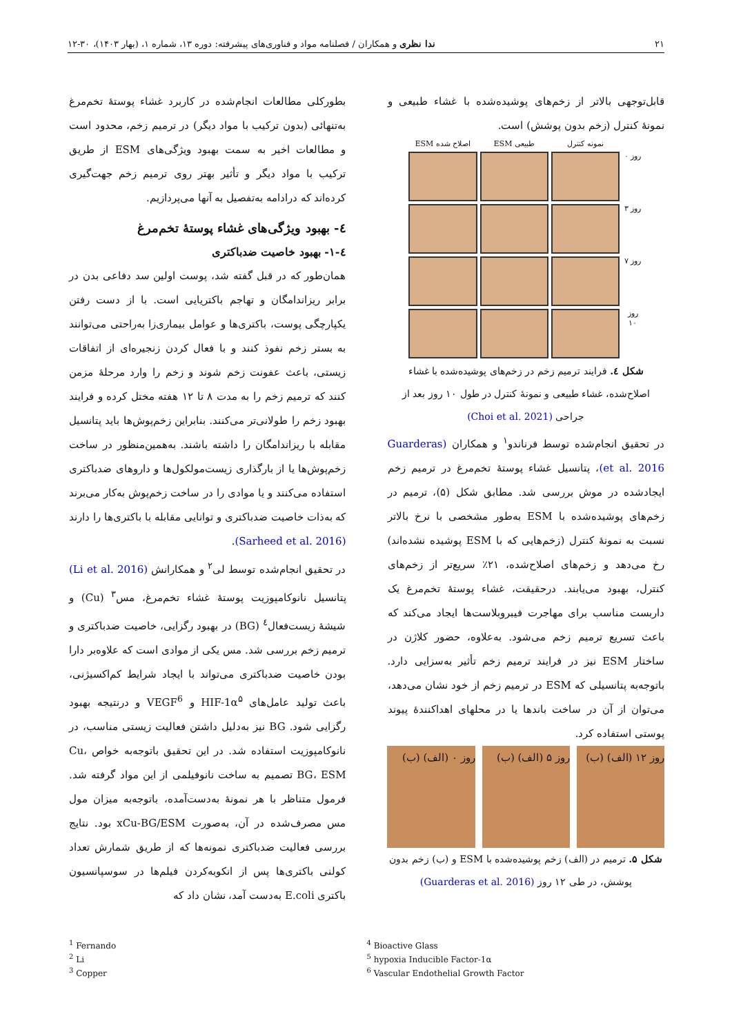۲۱ ندا نظری و همکاران / فصلنامه مواد و فناوری‌های پیشرفته: دوره ۱۳، شماره ۱، (بهار ۱۴۰۳)، ۳۰-۱۲
قابل‌توجهی بالاتر از زخم‌های پوشیده‌شده با غشاء طبیعی و نمونهٔ کنترل (زخم بدون پوشش) است.
ESM اصلاح شده ESM طبیعی نمونه کنترل
روز ۰
روز ۳
روز ۷
روز ۱۰
شکل ٤. فرایند ترمیم زخم در زخم‌های پوشیده‌شده با غشاء اصلاح‌شده، غشاء طبیعی و نمونهٔ کنترل در طول ۱۰ روز بعد از جراحی (Choi et al. 2021)
در تحقیق انجام‌شده توسط فرناندو<sup>۱</sup> و همکاران (Guarderas et al. 2016)، پتانسیل غشاء پوستهٔ تخم‌مرغ در ترمیم زخم ایجادشده در موش بررسی شد. مطابق شکل (۵)، ترمیم در زخم‌های پوشیده‌شده با ESM به‌طور مشخصی با نرخ بالاتر نسبت به نمونهٔ کنترل (زخم‌هایی که با ESM پوشیده نشده‌اند) رخ می‌دهد و زخم‌های اصلاح‌شده، ۲۱٪ سریع‌تر از زخم‌های کنترل، بهبود می‌یابند. درحقیقت، غشاء پوستهٔ تخم‌مرغ یک داربست مناسب برای مهاجرت فیبروبلاست‌ها ایجاد می‌کند که باعث تسریع ترمیم زخم می‌شود. به‌علاوه، حضور کلاژن در ساختار ESM نیز در فرایند ترمیم زخم تأثیر به‌سزایی دارد. باتوجه‌به پتانسیلی که ESM در ترمیم زخم از خود نشان می‌دهد، می‌توان از آن در ساخت باندها یا در محلهای اهداکنندهٔ پیوند پوستی استفاده کرد.
روز ۱۲ (الف) (ب) روز ۵ (الف) (ب) روز ۰ (الف) (ب)
شکل ۵. ترمیم در (الف) زخم پوشیده‌شده با ESM و (ب) زخم بدون پوشش، در طی ۱۲ روز (Guarderas et al. 2016)
بطورکلی مطالعات انجام‌شده در کاربرد غشاء پوستهٔ تخم‌مرغ به‌تنهائی (بدون ترکیب با مواد دیگر) در ترمیم زخم، محدود است و مطالعات اخیر به سمت بهبود ویژگی‌های ESM از طریق ترکیب با مواد دیگر و تأثیر بهتر روی ترمیم زخم جهت‌گیری کرده‌اند که درادامه به‌تفصیل به آنها می‌پردازیم.
٤- بهبود ویژگی‌های غشاء پوستهٔ تخم‌مرغ
٤-۱- بهبود خاصیت ضدباکتری
همان‌طور که در قبل گفته شد، پوست اولین سد دفاعی بدن در برابر ریزاندامگان و تهاجم باکتریایی است. با از دست رفتن یکپارچگی پوست، باکتری‌ها و عوامل بیماری‌زا به‌راحتی می‌توانند به بستر زخم نفوذ کنند و با فعال کردن زنجیره‌ای از اتفاقات زیستی، باعث عفونت زخم شوند و زخم را وارد مرحلهٔ مزمن کنند که ترمیم زخم را به مدت ۸ تا ۱۲ هفته مختل کرده و فرایند بهبود زخم را طولانی‌تر می‌کنند. بنابراین زخم‌پوش‌ها باید پتانسیل مقابله با ریزاندامگان را داشته باشند. به‌همین‌منظور در ساخت زخم‌پوش‌ها یا از بارگذاری زیست‌مولکول‌ها و داروهای ضدباکتری استفاده می‌کنند و یا موادی را در ساخت زخم‌پوش به‌کار می‌برند که به‌ذات خاصیت ضدباکتری و توانایی مقابله با باکتری‌ها را دارند (Sarheed et al. 2016).
در تحقیق انجام‌شده توسط لی<sup>۲</sup> و همکارانش (Li et al. 2016) پتانسیل نانوکامپوزیت پوستهٔ غشاء تخم‌مرغ، مس<sup>۳</sup> (Cu) و شیشهٔ زیست‌فعال<sup>٤</sup> (BG) در بهبود رگزایی، خاصیت ضدباکتری و ترمیم زخم بررسی شد. مس یکی از موادی است که علاوه‌بر دارا بودن خاصیت ضدباکتری می‌تواند با ایجاد شرایط کم‌اکسیژنی، باعث تولید عامل‌های HIF-1α<sup>۵</sup> و VEGF<sup>6</sup> و درنتیجه بهبود رگزایی شود. BG نیز به‌دلیل داشتن فعالیت زیستی مناسب، در نانوکامپوزیت استفاده شد. در این تحقیق باتوجه‌به خواص Cu، BG، ESM تصمیم به ساخت نانوفیلمی از این مواد گرفته شد. فرمول متناظر با هر نمونهٔ به‌دست‌آمده، باتوجه‌به میزان مول مس مصرف‌شده در آن، به‌صورت xCu-BG/ESM بود. نتایج بررسی فعالیت ضدباکتری نمونه‌ها که از طریق شمارش تعداد کولنی باکتری‌ها پس از انکوبه‌کردن فیلم‌ها در سوسپانسیون باکتری E.coli به‌دست آمد، نشان داد که
<sup>1</sup> Fernando
<sup>2</sup> Li
<sup>3</sup> Copper
<sup>4</sup> Bioactive Glass
<sup>5</sup> hypoxia Inducible Factor-1α
<sup>6</sup> Vascular Endothelial Growth Factor